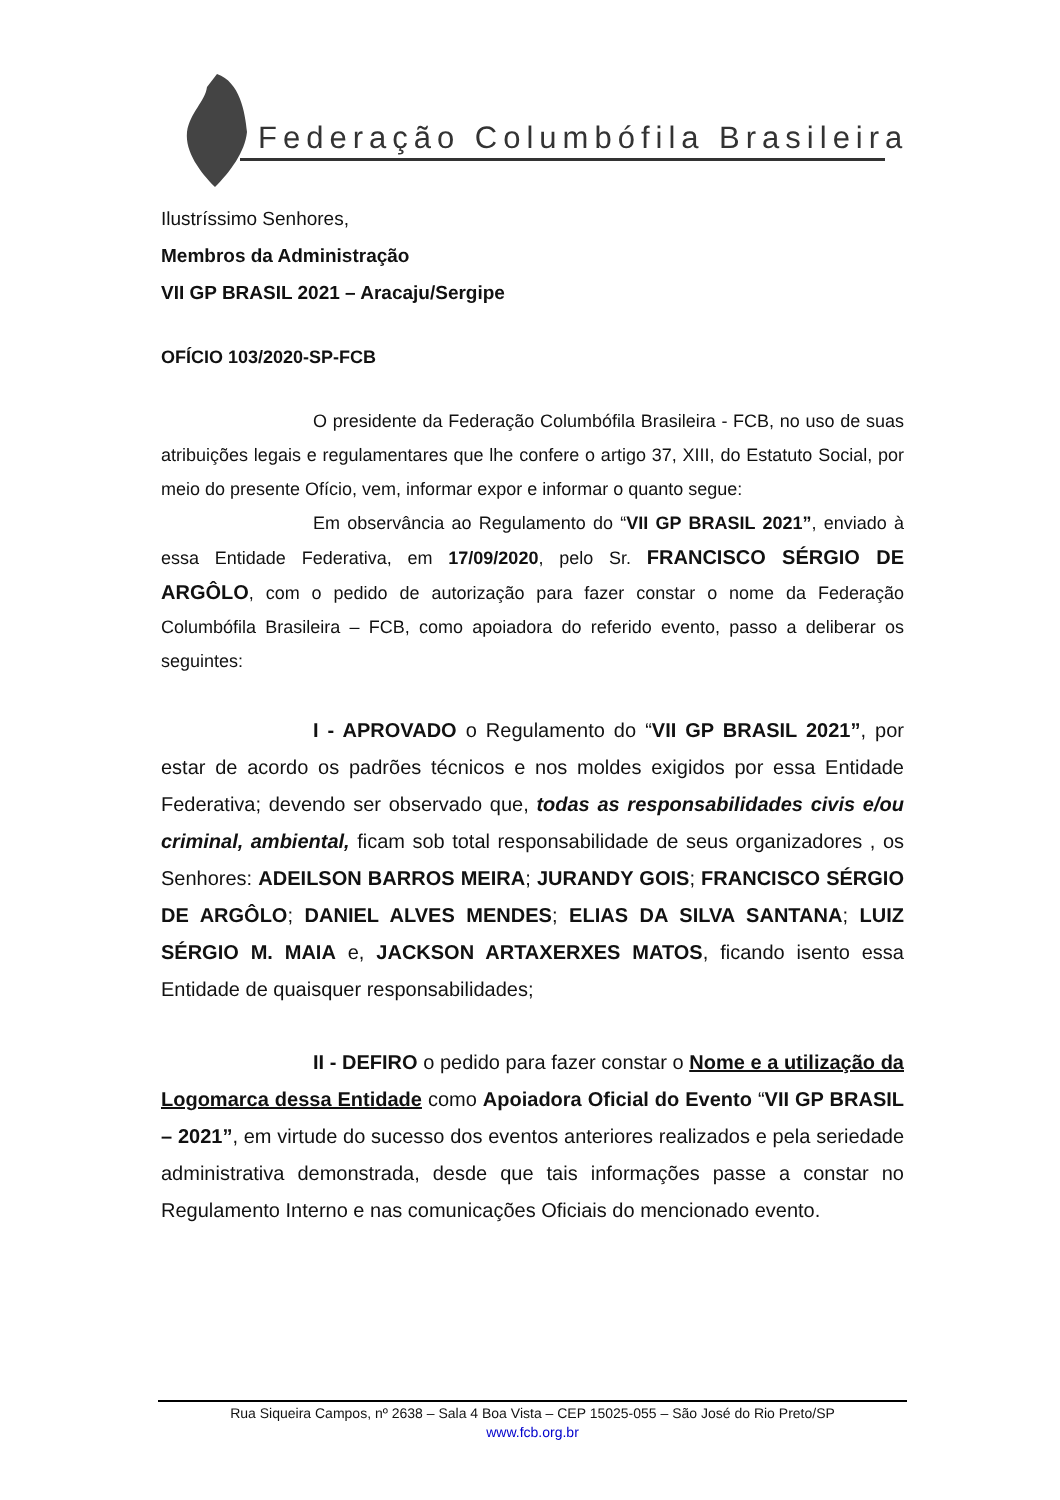Federação Columbófila Brasileira
Ilustríssimo Senhores,
Membros da Administração
VII GP BRASIL 2021 – Aracaju/Sergipe
OFÍCIO 103/2020-SP-FCB
O presidente da Federação Columbófila Brasileira - FCB, no uso de suas atribuições legais e regulamentares que lhe confere o artigo 37, XIII, do Estatuto Social, por meio do presente Ofício, vem, informar expor e informar o quanto segue:
Em observância ao Regulamento do “VII GP BRASIL 2021”, enviado à essa Entidade Federativa, em 17/09/2020, pelo Sr. FRANCISCO SÉRGIO DE ARGÔLO, com o pedido de autorização para fazer constar o nome da Federação Columbófila Brasileira – FCB, como apoiadora do referido evento, passo a deliberar os seguintes:
I - APROVADO o Regulamento do “VII GP BRASIL 2021”, por estar de acordo os padrões técnicos e nos moldes exigidos por essa Entidade Federativa; devendo ser observado que, todas as responsabilidades civis e/ou criminal, ambiental, ficam sob total responsabilidade de seus organizadores , os Senhores: ADEILSON BARROS MEIRA; JURANDY GOIS; FRANCISCO SÉRGIO DE ARGÔLO; DANIEL ALVES MENDES; ELIAS DA SILVA SANTANA; LUIZ SÉRGIO M. MAIA e, JACKSON ARTAXERXES MATOS, ficando isento essa Entidade de quaisquer responsabilidades;
II - DEFIRO o pedido para fazer constar o Nome e a utilização da Logomarca dessa Entidade como Apoiadora Oficial do Evento “VII GP BRASIL – 2021”, em virtude do sucesso dos eventos anteriores realizados e pela seriedade administrativa demonstrada, desde que tais informações passe a constar no Regulamento Interno e nas comunicações Oficiais do mencionado evento.
Rua Siqueira Campos, nº 2638 – Sala 4 Boa Vista – CEP 15025-055 – São José do Rio Preto/SP
www.fcb.org.br